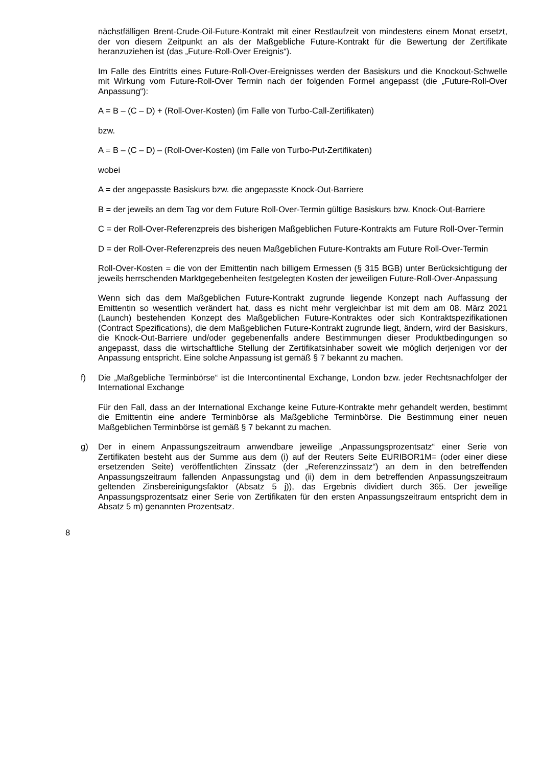nächstfälligen Brent-Crude-Oil-Future-Kontrakt mit einer Restlaufzeit von mindestens einem Monat ersetzt, der von diesem Zeitpunkt an als der Maßgebliche Future-Kontrakt für die Bewertung der Zertifikate heranzuziehen ist (das „Future-Roll-Over Ereignis“).
Im Falle des Eintritts eines Future-Roll-Over-Ereignisses werden der Basiskurs und die Knockout-Schwelle mit Wirkung vom Future-Roll-Over Termin nach der folgenden Formel angepasst (die „Future-Roll-Over Anpassung“):
A = B – (C – D) + (Roll-Over-Kosten) (im Falle von Turbo-Call-Zertifikaten)
bzw.
A = B – (C – D) – (Roll-Over-Kosten) (im Falle von Turbo-Put-Zertifikaten)
wobei
A = der angepasste Basiskurs bzw. die angepasste Knock-Out-Barriere
B = der jeweils an dem Tag vor dem Future Roll-Over-Termin gültige Basiskurs bzw. Knock-Out-Barriere
C = der Roll-Over-Referenzpreis des bisherigen Maßgeblichen Future-Kontrakts am Future Roll-Over-Termin
D = der Roll-Over-Referenzpreis des neuen Maßgeblichen Future-Kontrakts am Future Roll-Over-Termin
Roll-Over-Kosten = die von der Emittentin nach billigem Ermessen (§ 315 BGB) unter Berücksichtigung der jeweils herrschenden Marktgegebenheiten festgelegten Kosten der jeweiligen Future-Roll-Over-Anpassung
Wenn sich das dem Maßgeblichen Future-Kontrakt zugrunde liegende Konzept nach Auffassung der Emittentin so wesentlich verändert hat, dass es nicht mehr vergleichbar ist mit dem am 08. März 2021 (Launch) bestehenden Konzept des Maßgeblichen Future-Kontraktes oder sich Kontraktspezifikationen (Contract Spezifications), die dem Maßgeblichen Future-Kontrakt zugrunde liegt, ändern, wird der Basiskurs, die Knock-Out-Barriere und/oder gegebenenfalls andere Bestimmungen dieser Produktbedingungen so angepasst, dass die wirtschaftliche Stellung der Zertifikatsinhaber soweit wie möglich derjenigen vor der Anpassung entspricht. Eine solche Anpassung ist gemäß § 7 bekannt zu machen.
f) Die „Maßgebliche Terminbörse“ ist die Intercontinental Exchange, London bzw. jeder Rechtsnachfolger der International Exchange
Für den Fall, dass an der International Exchange keine Future-Kontrakte mehr gehandelt werden, bestimmt die Emittentin eine andere Terminbörse als Maßgebliche Terminbörse. Die Bestimmung einer neuen Maßgeblichen Terminbörse ist gemäß § 7 bekannt zu machen.
g) Der in einem Anpassungszeitraum anwendbare jeweilige „Anpassungsprozentsatz“ einer Serie von Zertifikaten besteht aus der Summe aus dem (i) auf der Reuters Seite EURIBOR1M= (oder einer diese ersetzenden Seite) veröffentlichten Zinssatz (der „Referenzzinssatz“) an dem in den betreffenden Anpassungszeitraum fallenden Anpassungstag und (ii) dem in dem betreffenden Anpassungszeitraum geltenden Zinsbereinigungsfaktor (Absatz 5 j)), das Ergebnis dividiert durch 365. Der jeweilige Anpassungsprozentsatz einer Serie von Zertifikaten für den ersten Anpassungszeitraum entspricht dem in Absatz 5 m) genannten Prozentsatz.
8